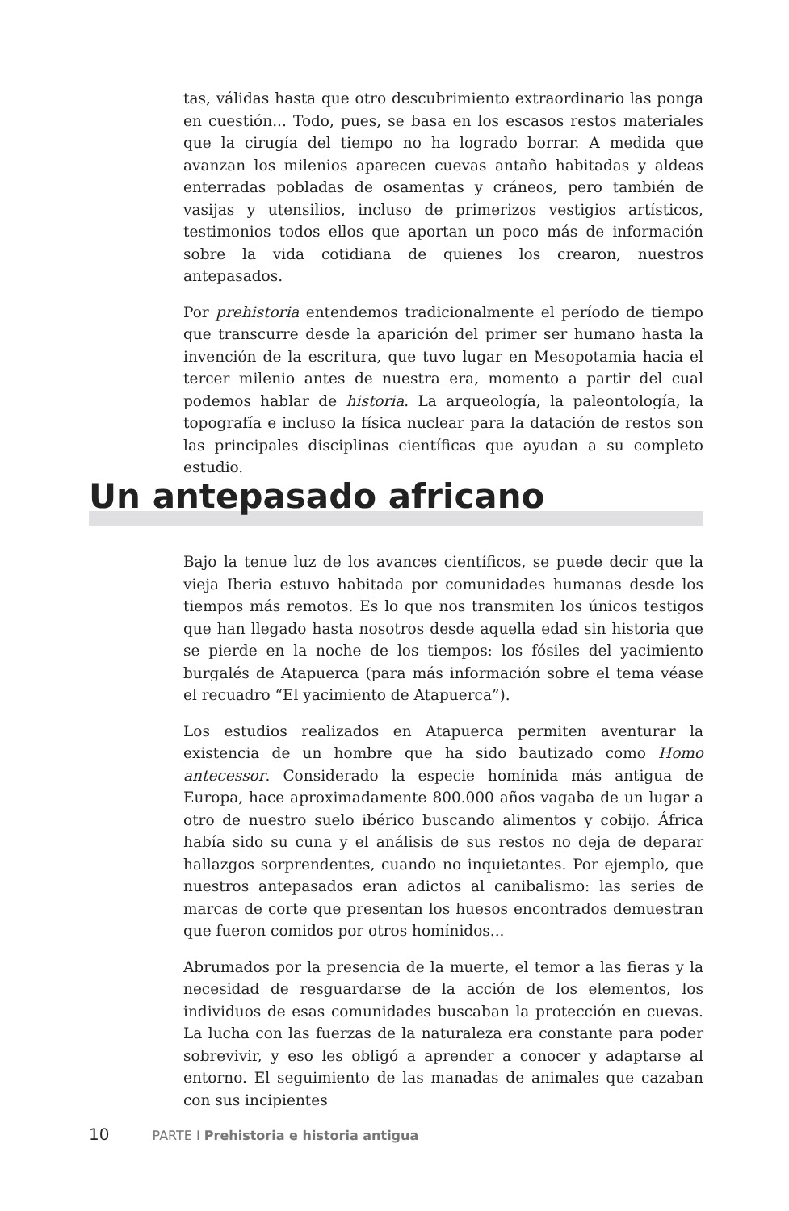tas, válidas hasta que otro descubrimiento extraordinario las ponga en cuestión... Todo, pues, se basa en los escasos restos materiales que la cirugía del tiempo no ha logrado borrar. A medida que avanzan los milenios aparecen cuevas antaño habitadas y aldeas enterradas pobladas de osamentas y cráneos, pero también de vasijas y utensilios, incluso de primerizos vestigios artísticos, testimonios todos ellos que aportan un poco más de información sobre la vida cotidiana de quienes los crearon, nuestros antepasados.
Por prehistoria entendemos tradicionalmente el período de tiempo que transcurre desde la aparición del primer ser humano hasta la invención de la escritura, que tuvo lugar en Mesopotamia hacia el tercer milenio antes de nuestra era, momento a partir del cual podemos hablar de historia. La arqueología, la paleontología, la topografía e incluso la física nuclear para la datación de restos son las principales disciplinas científicas que ayudan a su completo estudio.
Un antepasado africano
Bajo la tenue luz de los avances científicos, se puede decir que la vieja Iberia estuvo habitada por comunidades humanas desde los tiempos más remotos. Es lo que nos transmiten los únicos testigos que han llegado hasta nosotros desde aquella edad sin historia que se pierde en la noche de los tiempos: los fósiles del yacimiento burgalés de Atapuerca (para más información sobre el tema véase el recuadro “El yacimiento de Atapuerca”).
Los estudios realizados en Atapuerca permiten aventurar la existencia de un hombre que ha sido bautizado como Homo antecessor. Considerado la especie homínida más antigua de Europa, hace aproximadamente 800.000 años vagaba de un lugar a otro de nuestro suelo ibérico buscando alimentos y cobijo. África había sido su cuna y el análisis de sus restos no deja de deparar hallazgos sorprendentes, cuando no inquietantes. Por ejemplo, que nuestros antepasados eran adictos al canibalismo: las series de marcas de corte que presentan los huesos encontrados demuestran que fueron comidos por otros homínidos...
Abrumados por la presencia de la muerte, el temor a las fieras y la necesidad de resguardarse de la acción de los elementos, los individuos de esas comunidades buscaban la protección en cuevas. La lucha con las fuerzas de la naturaleza era constante para poder sobrevivir, y eso les obligó a aprender a conocer y adaptarse al entorno. El seguimiento de las manadas de animales que cazaban con sus incipientes
10 PARTE I Prehistoria e historia antigua